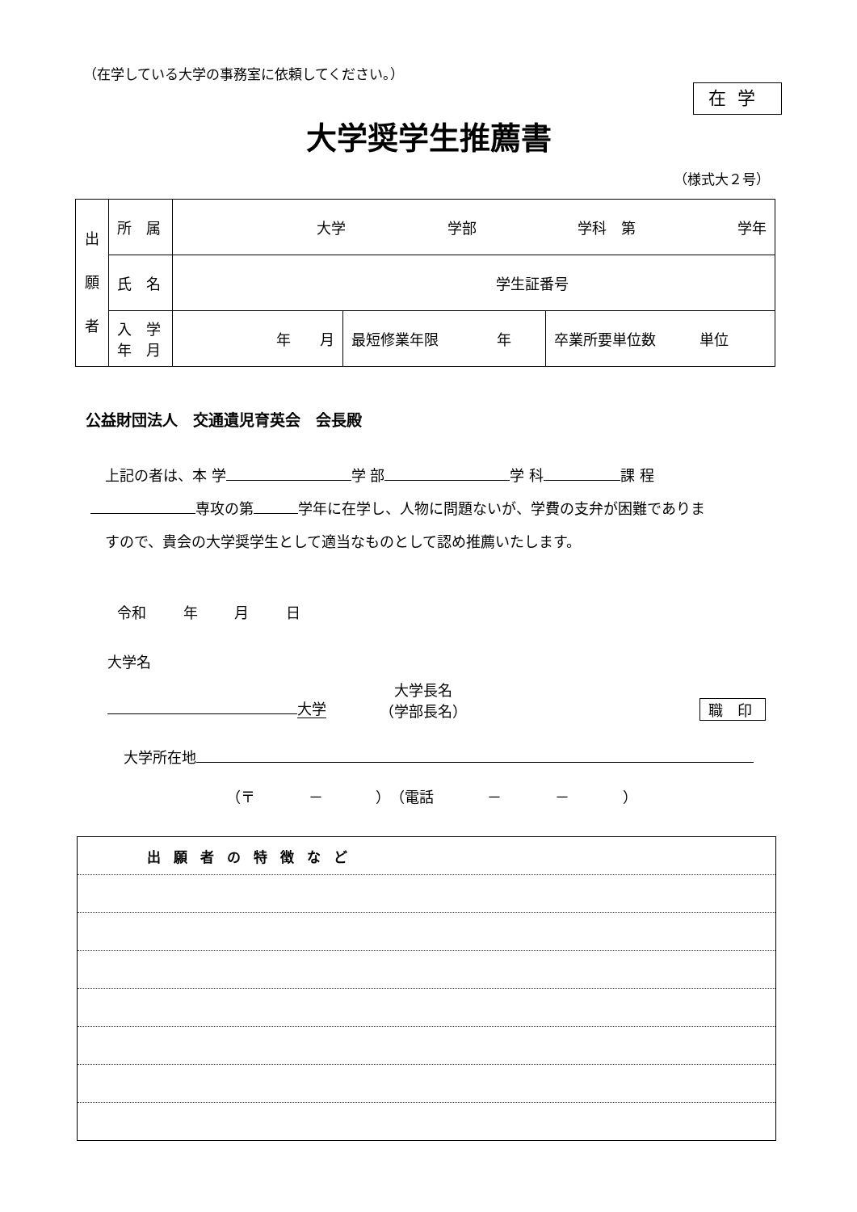（在学している大学の事務室に依頼してください。）
在学
大学奨学生推薦書
（様式大２号）
| 出 願 者 | 所 属 | 大学 学部 学科 第 学年 | | |
| | 氏 名 | 学生証番号 | | |
| | 入 学 年 月 | 年 月 | 最短修業年限 年 | 卒業所要単位数 単位 |
公益財団法人　交通遺児育英会　会長殿
上記の者は、本 学 学 部 学 科 課 程
専攻の第 学年に在学し、人物に問題ないが、学費の支弁が困難でありま
すので、貴会の大学奨学生として適当なものとして認め推薦いたします。
令和 年 月 日
大学名
大学
大学長名
（学部長名）
職 印
大学所在地
（〒 － ）　（電話 － － ）
| 出願者の特徴など |